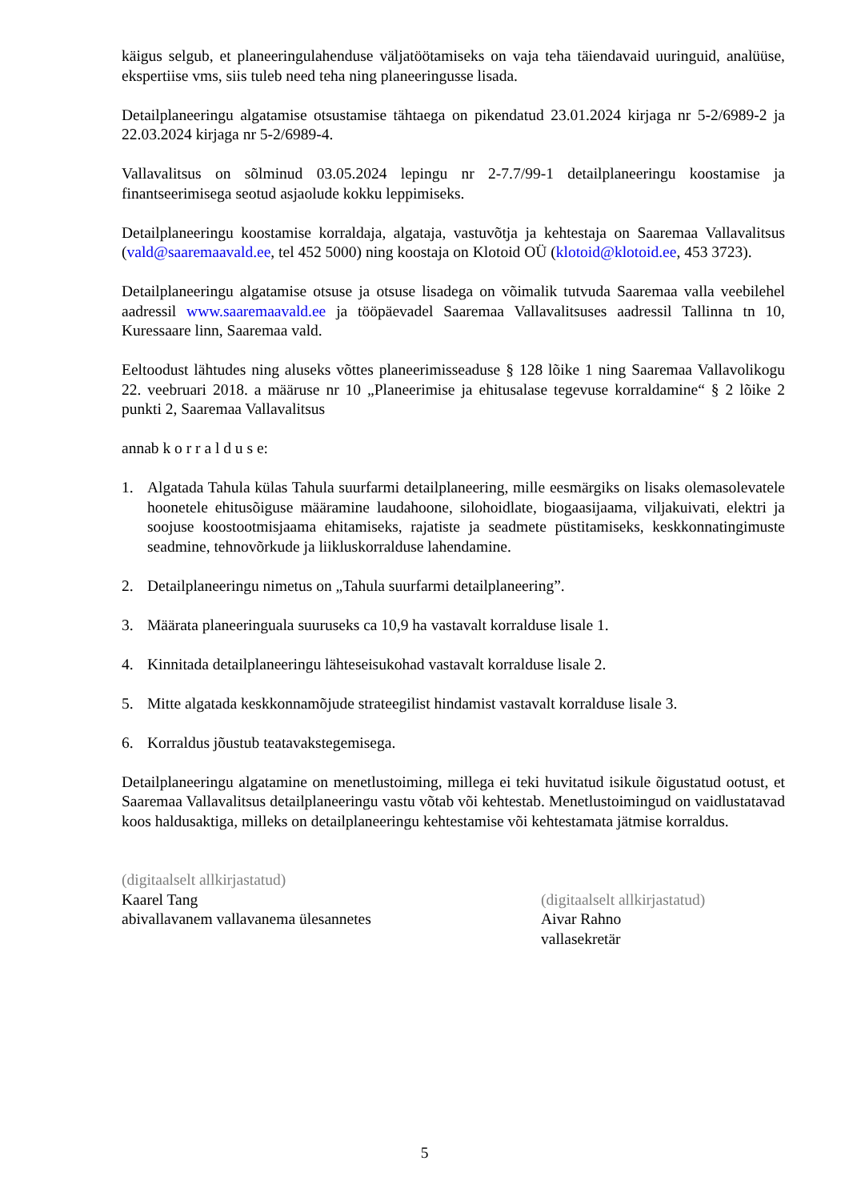käigus selgub, et planeeringulahenduse väljatöötamiseks on vaja teha täiendavaid uuringuid, analüüse, ekspertiise vms, siis tuleb need teha ning planeeringusse lisada.
Detailplaneeringu algatamise otsustamise tähtaega on pikendatud 23.01.2024 kirjaga nr 5-2/6989-2 ja 22.03.2024 kirjaga nr 5-2/6989-4.
Vallavalitsus on sõlminud 03.05.2024 lepingu nr 2-7.7/99-1 detailplaneeringu koostamise ja finantseerimisega seotud asjaolude kokku leppimiseks.
Detailplaneeringu koostamise korraldaja, algataja, vastuvõtja ja kehtestaja on Saaremaa Vallavalitsus (vald@saaremaavald.ee, tel 452 5000) ning koostaja on Klotoid OÜ (klotoid@klotoid.ee, 453 3723).
Detailplaneeringu algatamise otsuse ja otsuse lisadega on võimalik tutvuda Saaremaa valla veebilehel aadressil www.saaremaavald.ee ja tööpäevadel Saaremaa Vallavalitsuses aadressil Tallinna tn 10, Kuressaare linn, Saaremaa vald.
Eeltoodust lähtudes ning aluseks võttes planeerimisseaduse § 128 lõike 1 ning Saaremaa Vallavolikogu 22. veebruari 2018. a määruse nr 10 „Planeerimise ja ehitusalase tegevuse korraldamine“ § 2 lõike 2 punkti 2, Saaremaa Vallavalitsus
annab k o r r a l d u s e:
1. Algatada Tahula külas Tahula suurfarmi detailplaneering, mille eesmärgiks on lisaks olemasolevatele hoonetele ehitusõiguse määramine laudahoone, silohoidlate, biogaasijaama, viljakuivati, elektri ja soojuse koostootmisjaama ehitamiseks, rajatiste ja seadmete püstitamiseks, keskkonnatingimuste seadmine, tehnovõrkude ja liikluskorralduse lahendamine.
2. Detailplaneeringu nimetus on „Tahula suurfarmi detailplaneering”.
3. Määrata planeeringuala suuruseks ca 10,9 ha vastavalt korralduse lisale 1.
4. Kinnitada detailplaneeringu lähteseisukohad vastavalt korralduse lisale 2.
5. Mitte algatada keskkonnamõjude strateegilist hindamist vastavalt korralduse lisale 3.
6. Korraldus jõustub teatavakstegemisega.
Detailplaneeringu algatamine on menetlustoiming, millega ei teki huvitatud isikule õigustatud ootust, et Saaremaa Vallavalitsus detailplaneeringu vastu võtab või kehtestab. Menetlustoimingud on vaidlustatavad koos haldusaktiga, milleks on detailplaneeringu kehtestamise või kehtestamata jätmise korraldus.
(digitaalselt allkirjastatud)
Kaarel Tang
abivallavanem vallavanema ülesannetes
(digitaalselt allkirjastatud)
Aivar Rahno
vallasekretär
5